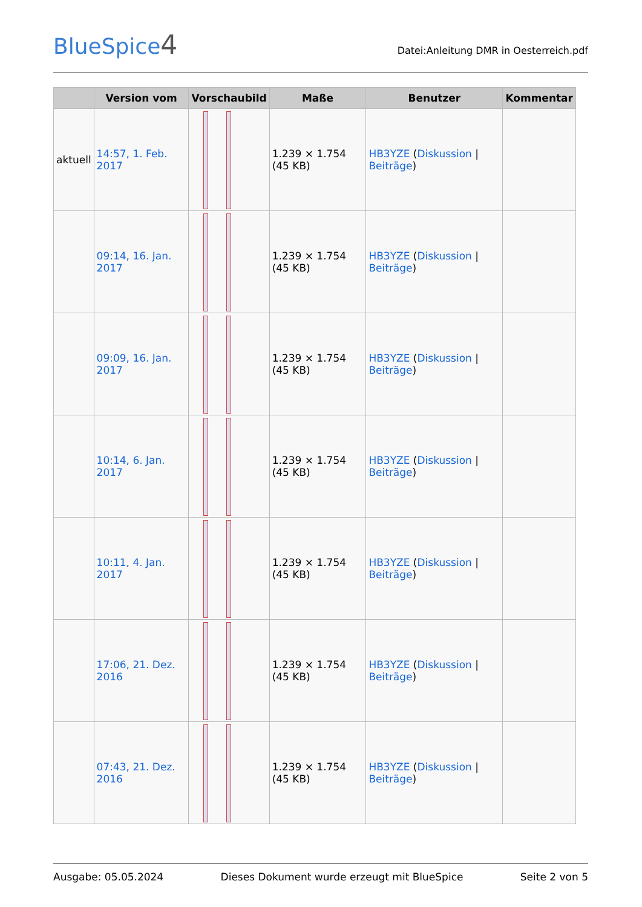BlueSpice4
Datei:Anleitung DMR in Oesterreich.pdf
| | Version vom | Vorschaubild | Maße | Benutzer | Kommentar |
| --- | --- | --- | --- | --- | --- |
| aktuell | 14:57, 1. Feb. 2017 | | 1.239 × 1.754 (45 KB) | HB3YZE ( Diskussion / Beiträge ) | |
| | 09:14, 16. Jan. 2017 | | 1.239 × 1.754 (45 KB) | HB3YZE ( Diskussion / Beiträge ) | |
| | 09:09, 16. Jan. 2017 | | 1.239 × 1.754 (45 KB) | HB3YZE ( Diskussion / Beiträge ) | |
| | 10:14, 6. Jan. 2017 | | 1.239 × 1.754 (45 KB) | HB3YZE ( Diskussion / Beiträge ) | |
| | 10:11, 4. Jan. 2017 | | 1.239 × 1.754 (45 KB) | HB3YZE ( Diskussion / Beiträge ) | |
| | 17:06, 21. Dez. 2016 | | 1.239 × 1.754 (45 KB) | HB3YZE ( Diskussion / Beiträge ) | |
| | 07:43, 21. Dez. 2016 | | 1.239 × 1.754 (45 KB) | HB3YZE ( Diskussion / Beiträge ) | |
Ausgabe: 05.05.2024 Dieses Dokument wurde erzeugt mit BlueSpice Seite 2 von 5